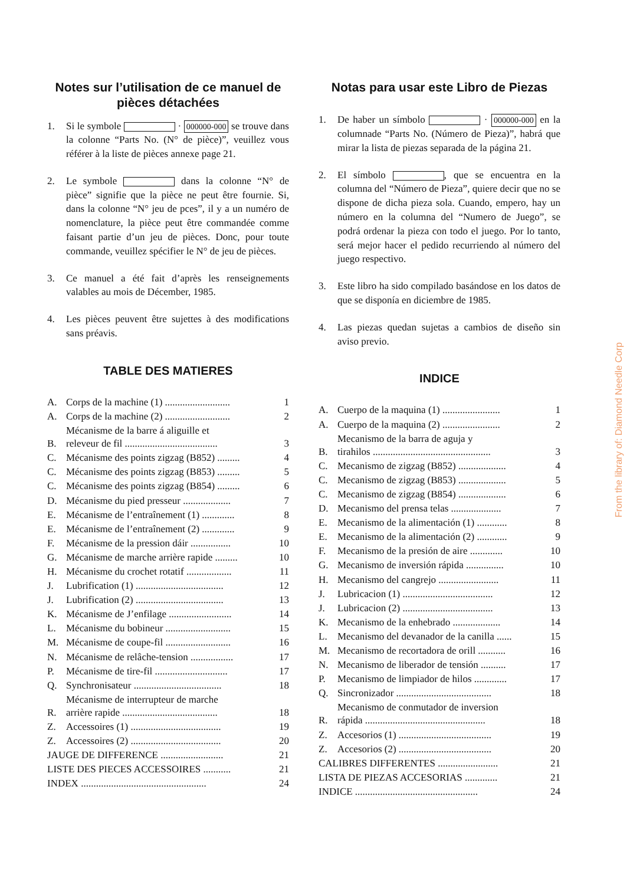Notes sur l’utilisation de ce manuel de pièces détachées
1. Si le symbole · 000000-000 se trouve dans la colonne “Parts No. (N° de pièce)”, veuillez vous référer à la liste de pièces annexe page 21.
2. Le symbole dans la colonne “N° de pièce” signifie que la pièce ne peut être fournie. Si, dans la colonne “N° jeu de pces”, il y a un numéro de nomenclature, la pièce peut être commandée comme faisant partie d’un jeu de pièces. Donc, pour toute commande, veuillez spécifier le N° de jeu de pièces.
3. Ce manuel a été fait d’après les renseignements valables au mois de Décember, 1985.
4. Les pièces peuvent être sujettes à des modifications sans préavis.
TABLE DES MATIERES
| A. | Corps de la machine (1) .......................... | 1 |
| A. | Corps de la machine (2) .......................... | 2 |
| B. | Mécanisme de la barre á aliguille et releveur de fil ..................................... | 3 |
| C. | Mécanisme des points zigzag (B852) ......... | 4 |
| C. | Mécanisme des points zigzag (B853) ......... | 5 |
| C. | Mécanisme des points zigzag (B854) ......... | 6 |
| D. | Mécanisme du pied presseur ................... | 7 |
| E. | Mécanisme de l’entraînement (1) ............. | 8 |
| E. | Mécanisme de l’entraînement (2) ............. | 9 |
| F. | Mécanisme de la pression dáir ................ | 10 |
| G. | Mécanisme de marche arrière rapide ......... | 10 |
| H. | Mécanisme du crochet rotatif .................. | 11 |
| J. | Lubrification (1) ................................... | 12 |
| J. | Lubrification (2) ................................... | 13 |
| K. | Mécanisme de J’enfilage ......................... | 14 |
| L. | Mécanisme du bobineur .......................... | 15 |
| M. | Mécanisme de coupe-fil .......................... | 16 |
| N. | Mécanisme de relâche-tension ................. | 17 |
| P. | Mécanisme de tire-fil ............................. | 17 |
| Q. | Synchronisateur ................................... | 18 |
| R. | Mécanisme de interrupteur de marche arrière rapide ...................................... | 18 |
| Z. | Accessoires (1) .................................... | 19 |
| Z. | Accessoires (2) .................................... | 20 |
| JAUGE DE DIFFERENCE ......................... | | 21 |
| LISTE DES PIECES ACCESSOIRES ........... | | 21 |
| INDEX .................................................. | | 24 |
Notas para usar este Libro de Piezas
1. De haber un símbolo · 000000-000 en la columnade “Parts No. (Número de Pieza)”, habrá que mirar la lista de piezas separada de la página 21.
2. El símbolo , que se encuentra en la columna del “Número de Pieza”, quiere decir que no se dispone de dicha pieza sola. Cuando, empero, hay un número en la columna del “Numero de Juego”, se podrá ordenar la pieza con todo el juego. Por lo tanto, será mejor hacer el pedido recurriendo al número del juego respectivo.
3. Este libro ha sido compilado basándose en los datos de que se disponía en diciembre de 1985.
4. Las piezas quedan sujetas a cambios de diseño sin aviso previo.
INDICE
| A. | Cuerpo de la maquina (1) ....................... | 1 |
| A. | Cuerpo de la maquina (2) ....................... | 2 |
| B. | Mecanismo de la barra de aguja y tirahilos ............................................... | 3 |
| C. | Mecanismo de zigzag (B852) ................... | 4 |
| C. | Mecanismo de zigzag (B853) ................... | 5 |
| C. | Mecanismo de zigzag (B854) ................... | 6 |
| D. | Mecanismo del prensa telas .................... | 7 |
| E. | Mecanismo de la alimentación (1) ............ | 8 |
| E. | Mecanismo de la alimentación (2) ............ | 9 |
| F. | Mecanismo de la presión de aire ............. | 10 |
| G. | Mecanismo de inversión rápida ............... | 10 |
| H. | Mecanismo del cangrejo ........................ | 11 |
| J. | Lubricacion (1) .................................... | 12 |
| J. | Lubricacion (2) .................................... | 13 |
| K. | Mecanismo de la enhebrado ................... | 14 |
| L. | Mecanismo del devanador de la canilla ...... | 15 |
| M. | Mecanismo de recortadora de orill ........... | 16 |
| N. | Mecanismo de liberador de tensión .......... | 17 |
| P. | Mecanismo de limpiador de hilos ............. | 17 |
| Q. | Sincronizador ...................................... | 18 |
| R. | Mecanismo de conmutador de inversion rápida ................................................ | 18 |
| Z. | Accesorios (1) ..................................... | 19 |
| Z. | Accesorios (2) ..................................... | 20 |
| CALIBRES DIFFERENTES ........................ | | 21 |
| LISTA DE PIEZAS ACCESORIAS ............. | | 21 |
| INDICE ................................................. | | 24 |
From the library of: Diamond Needle Corp